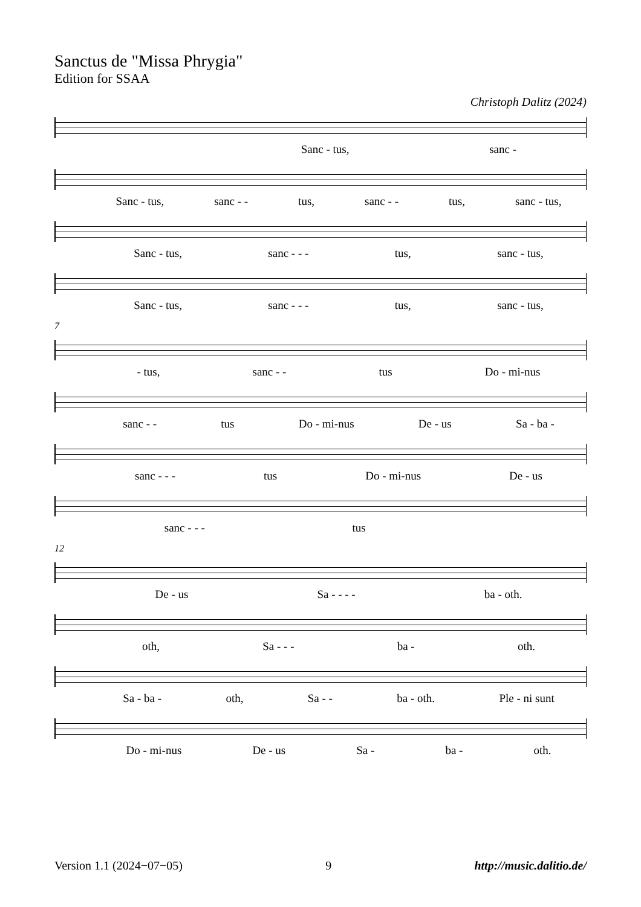Sanctus de "Missa Phrygia"
Edition for SSAA
Christoph Dalitz (2024)
Sanc - tus, sanc -
Sanc - tus, sanc - - tus, sanc - - tus, sanc - tus,
Sanc - tus, sanc - - - tus, sanc - tus,
Sanc - tus, sanc - - - tus, sanc - tus,
7
- tus, sanc - - tus Do - mi-nus
sanc - - tus Do - mi-nus De - us Sa - ba -
sanc - - - tus Do - mi-nus De - us
sanc - - - tus
12
De - us Sa - - - - ba - oth.
oth, Sa - - - ba - oth.
Sa - ba - oth, Sa - - ba - oth. Ple - ni sunt
Do - mi-nus De - us Sa - ba - oth.
Version 1.1 (2024−07−05) 9 http://music.dalitio.de/